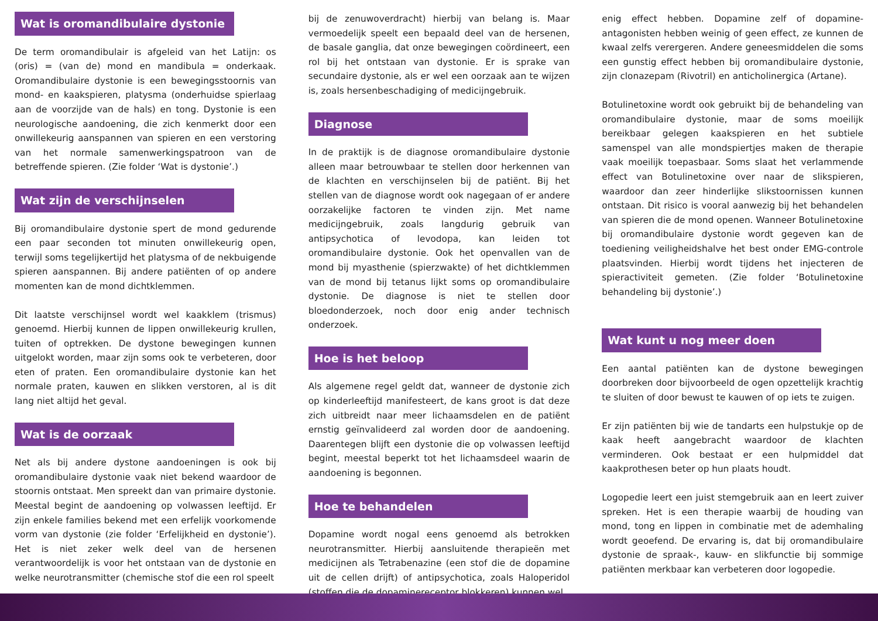Wat is oromandibulaire dystonie
De term oromandibulair is afgeleid van het Latijn: os (oris) = (van de) mond en mandibula = onderkaak. Oromandibulaire dystonie is een bewegingsstoornis van mond- en kaakspieren, platysma (onderhuidse spierlaag aan de voorzijde van de hals) en tong. Dystonie is een neurologische aandoening, die zich kenmerkt door een onwillekeurig aanspannen van spieren en een verstoring van het normale samenwerkingspatroon van de betreffende spieren. (Zie folder ‘Wat is dystonie’.)
Wat zijn de verschijnselen
Bij oromandibulaire dystonie spert de mond gedurende een paar seconden tot minuten onwillekeurig open, terwijl soms tegelijkertijd het platysma of de nekbuigende spieren aanspannen. Bij andere patiënten of op andere momenten kan de mond dichtklemmen.
Dit laatste verschijnsel wordt wel kaakklem (trismus) genoemd. Hierbij kunnen de lippen onwillekeurig krullen, tuiten of optrekken. De dystone bewegingen kunnen uitgelokt worden, maar zijn soms ook te verbeteren, door eten of praten. Een oromandibulaire dystonie kan het normale praten, kauwen en slikken verstoren, al is dit lang niet altijd het geval.
Wat is de oorzaak
Net als bij andere dystone aandoeningen is ook bij oromandibulaire dystonie vaak niet bekend waardoor de stoornis ontstaat. Men spreekt dan van primaire dystonie. Meestal begint de aandoening op volwassen leeftijd. Er zijn enkele families bekend met een erfelijk voorkomende vorm van dystonie (zie folder ‘Erfelijkheid en dystonie’). Het is niet zeker welk deel van de hersenen verantwoordelijk is voor het ontstaan van de dystonie en welke neurotransmitter (chemische stof die een rol speelt
bij de zenuwoverdracht) hierbij van belang is. Maar vermoedelijk speelt een bepaald deel van de hersenen, de basale ganglia, dat onze bewegingen coördineert, een rol bij het ontstaan van dystonie. Er is sprake van secundaire dystonie, als er wel een oorzaak aan te wijzen is, zoals hersenbeschadiging of medicijngebruik.
Diagnose
In de praktijk is de diagnose oromandibulaire dystonie alleen maar betrouwbaar te stellen door herkennen van de klachten en verschijnselen bij de patiënt. Bij het stellen van de diagnose wordt ook nagegaan of er andere oorzakelijke factoren te vinden zijn. Met name medicijngebruik, zoals langdurig gebruik van antipsychotica of levodopa, kan leiden tot oromandibulaire dystonie. Ook het openvallen van de mond bij myasthenie (spierzwakte) of het dichtklemmen van de mond bij tetanus lijkt soms op oromandibulaire dystonie. De diagnose is niet te stellen door bloedonderzoek, noch door enig ander technisch onderzoek.
Hoe is het beloop
Als algemene regel geldt dat, wanneer de dystonie zich op kinderleeftijd manifesteert, de kans groot is dat deze zich uitbreidt naar meer lichaamsdelen en de patiënt ernstig geïnvalideerd zal worden door de aandoening. Daarentegen blijft een dystonie die op volwassen leeftijd begint, meestal beperkt tot het lichaamsdeel waarin de aandoening is begonnen.
Hoe te behandelen
Dopamine wordt nogal eens genoemd als betrokken neurotransmitter. Hierbij aansluitende therapieën met medicijnen als Tetrabenazine (een stof die de dopamine uit de cellen drijft) of antipsychotica, zoals Haloperidol (stoffen die de dopaminereceptor blokkeren) kunnen wel
enig effect hebben. Dopamine zelf of dopamine-antagonisten hebben weinig of geen effect, ze kunnen de kwaal zelfs verergeren. Andere geneesmiddelen die soms een gunstig effect hebben bij oromandibulaire dystonie, zijn clonazepam (Rivotril) en anticholinergica (Artane).
Botulinetoxine wordt ook gebruikt bij de behandeling van oromandibulaire dystonie, maar de soms moeilijk bereikbaar gelegen kaakspieren en het subtiele samenspel van alle mondspiertjes maken de therapie vaak moeilijk toepasbaar. Soms slaat het verlammende effect van Botulinetoxine over naar de slikspieren, waardoor dan zeer hinderlijke slikstoornissen kunnen ontstaan. Dit risico is vooral aanwezig bij het behandelen van spieren die de mond openen. Wanneer Botulinetoxine bij oromandibulaire dystonie wordt gegeven kan de toediening veiligheidshalve het best onder EMG-controle plaatsvinden. Hierbij wordt tijdens het injecteren de spieractiviteit gemeten. (Zie folder ‘Botulinetoxine behandeling bij dystonie’.)
Wat kunt u nog meer doen
Een aantal patiënten kan de dystone bewegingen doorbreken door bijvoorbeeld de ogen opzettelijk krachtig te sluiten of door bewust te kauwen of op iets te zuigen.
Er zijn patiënten bij wie de tandarts een hulpstukje op de kaak heeft aangebracht waardoor de klachten verminderen. Ook bestaat er een hulpmiddel dat kaakprothesen beter op hun plaats houdt.
Logopedie leert een juist stemgebruik aan en leert zuiver spreken. Het is een therapie waarbij de houding van mond, tong en lippen in combinatie met de ademhaling wordt geoefend. De ervaring is, dat bij oromandibulaire dystonie de spraak-, kauw- en slikfunctie bij sommige patiënten merkbaar kan verbeteren door logopedie.